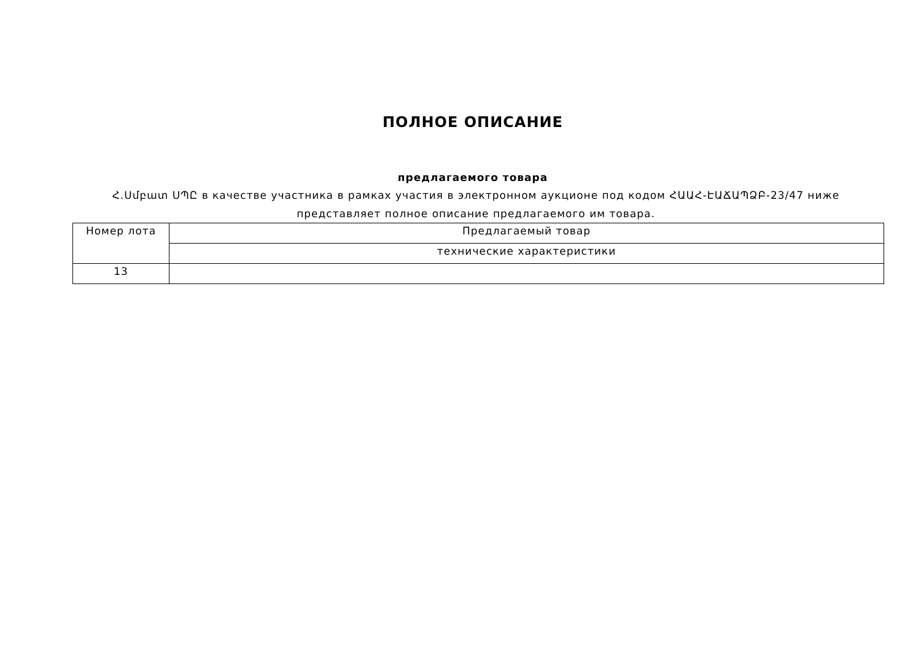ПОЛНОЕ ОПИСАНИЕ
предлагаемого товара
Հ.Սմբատ ՍՊԸ в качестве участника в рамках участия в электронном аукционе под кодом ՀԱԱՀ-ԷԱՃԱՊՁԲ-23/47 ниже представляет полное описание предлагаемого им товара.
| Номер лота | Предлагаемый товар |
| | технические характеристики |
| 13 | |